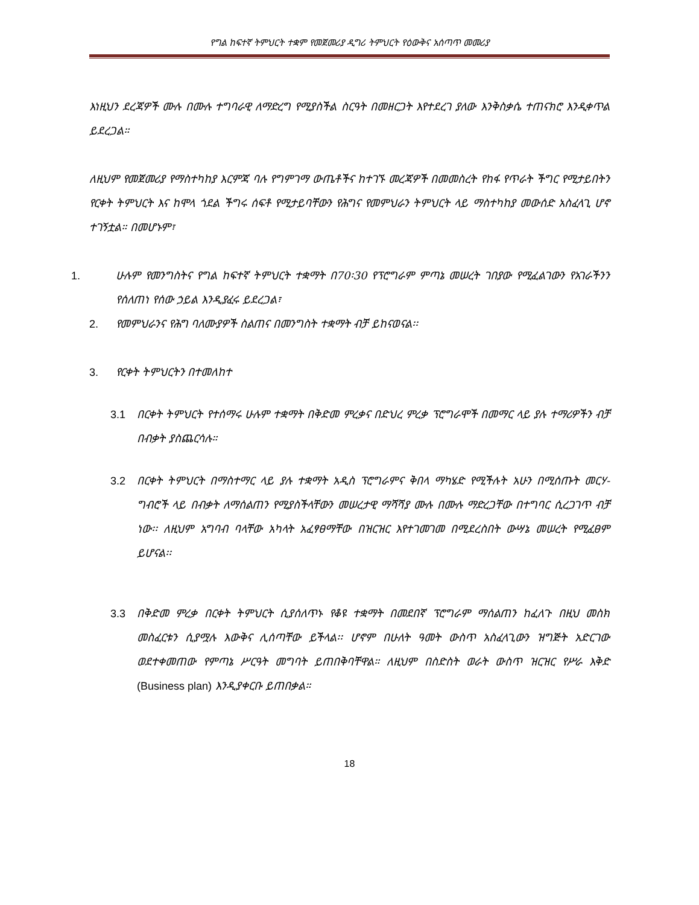የግል ከፍተኛ ትምህርት ተቋም የመጀመሪያ ዲግሪ ትምህርት የዕውቅና አሰጣጥ መመሪያ
እነዚህን ደረጃዎች ሙሉ በሙሉ ተግባራዊ ለማድረግ የሚያስችል ስርዓት በመዘርጋት እየተደረገ ያለው እንቅስቃሴ ተጠናክሮ እንዲቀጥል ይደረጋል።
ለዚህም የመጀመሪያ የማስተካከያ እርምጃ ባሉ የግምገማ ውጤቶችና ከተገኙ መረጃዎች በመመስረት የከፋ የጥራት ችግር የሚታይበትን የርቀት ትምህርት እና ከሞላ ጎደል ችግሩ ሰፍቶ የሚታይባቸውን የሕግና የመምህራን ትምህርት ላይ ማስተካከያ መውሰድ አስፈላጊ ሆኖ ተገኝቷል። በመሆኑም፣
1. ሁሉም የመንግስትና የግል ከፍተኛ ትምህርት ተቋማት በ70፡30 የፕሮግራም ምጣኔ መሠረት ገበያው የሚፈልገውን የአገራችንን የሰለጠነ የሰው ኃይል እንዲያፈሩ ይደረጋል፣
2. የመምህራንና የሕግ ባለሙያዎች ስልጠና በመንግስት ተቋማት ብቻ ይከናወናል፡፡
3. የርቀት ትምህርትን በተመለከተ
3.1 በርቀት ትምህርት የተሰማሩ ሁሉም ተቋማት በቅድመ ምረቃና በድህረ ምረቃ ፕሮግራሞች በመማር ላይ ያሉ ተማሪዎችን ብቻ በብቃት ያስጨርሳሉ።
3.2 በርቀት ትምህርት በማስተማር ላይ ያሉ ተቋማት አዲስ ፕሮግራምና ቅበላ ማካሄድ የሚችሉት አሁን በሚሰጡት መርሃ-ግብሮች ላይ በብቃት ለማሰልጠን የሚያስችላቸውን መሠረታዊ ማሻሻያ ሙሉ በሙሉ ማድረጋቸው በተግባር ሲረጋገጥ ብቻ ነው፡፡ ለዚህም አግባብ ባላቸው አካላት አፈፃፀማቸው በዝርዝር እየተገመገመ በሚደረስበት ውሣኔ መሠረት የሚፈፀም ይሆናል፡፡
3.3 በቅድመ ምረቃ በርቀት ትምህርት ሲያሰለጥኑ የቆዩ ተቋማት በመደበኛ ፕሮግራም ማሰልጠን ከፈለጉ በዚህ መስክ መስፈርቱን ሲያሟሉ እውቅና ሊሰጣቸው ይችላል፡፡ ሆኖም በሁለት ዓመት ውስጥ አስፈላጊውን ዝግጅት አድርገው ወደተቀመጠው የምጣኔ ሥርዓት መግባት ይጠበቅባቸዋል። ለዚህም በስድስት ወራት ውስጥ ዝርዝር የሥራ እቅድ (Business plan) እንዲያቀርቡ ይጠበቃል።
18